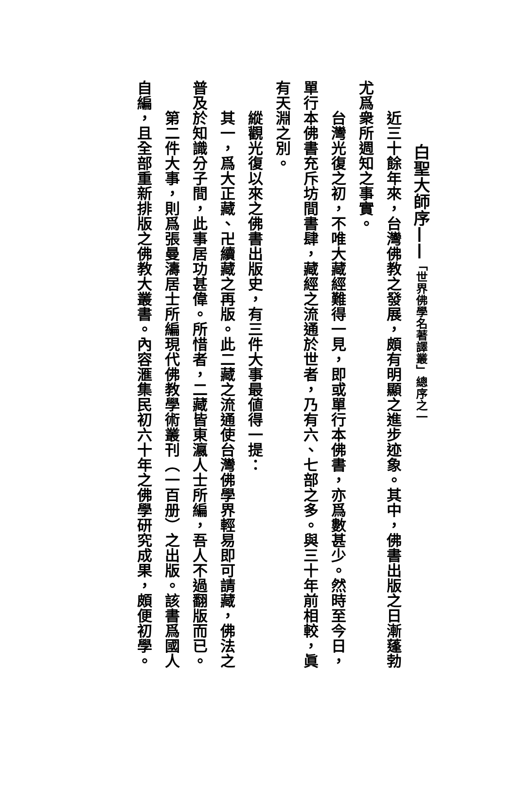白聖大師序——「世界佛學名著譯叢」總序之一
近三十餘年來，台灣佛教之發展，頗有明顯之進步迹象。其中，佛書出版之日漸蓬勃尤爲衆所週知之事實。
台灣光復之初，不唯大藏經難得一見，即或單行本佛書，亦爲數甚少。然時至今日，單行本佛書充斥坊間書肆，藏經之流通於世者，乃有六、七部之多。與三十年前相較，眞有天淵之別。
縱觀光復以來之佛書出版史，有三件大事最値得一提：
其一，爲大正藏、卍續藏之再版。此二藏之流通使台灣佛學界輕易即可請藏，佛法之普及於知識分子間，此事居功甚偉。所惜者，二藏皆東瀛人士所編，吾人不過翻版而已。
第二件大事，則爲張曼濤居士所編現代佛教學術叢刊（一百册）之出版。該書爲國人自編，且全部重新排版之佛教大叢書。內容滙集民初六十年之佛學研究成果，頗便初學。